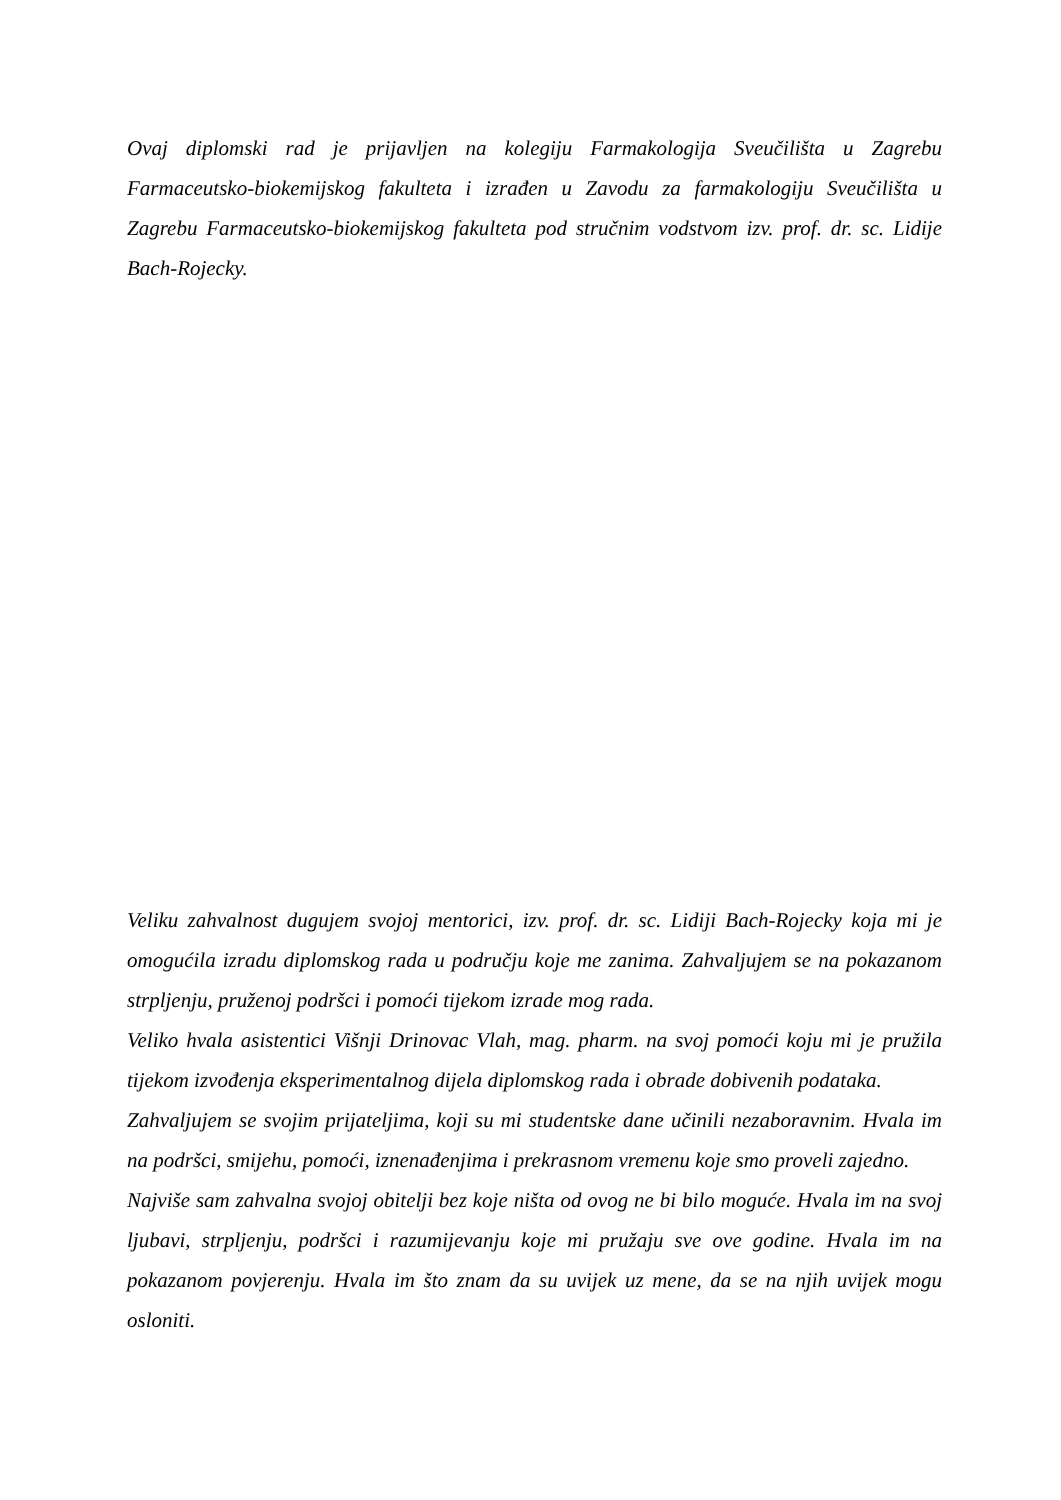Ovaj diplomski rad je prijavljen na kolegiju Farmakologija Sveučilišta u Zagrebu Farmaceutsko-biokemijskog fakulteta i izrađen u Zavodu za farmakologiju Sveučilišta u Zagrebu Farmaceutsko-biokemijskog fakulteta pod stručnim vodstvom izv. prof. dr. sc. Lidije Bach-Rojecky.
Veliku zahvalnost dugujem svojoj mentorici, izv. prof. dr. sc. Lidiji Bach-Rojecky koja mi je omogućila izradu diplomskog rada u području koje me zanima. Zahvaljujem se na pokazanom strpljenju, pruženoj podršci i pomoći tijekom izrade mog rada.
Veliko hvala asistentici Višnji Drinovac Vlah, mag. pharm. na svoj pomoći koju mi je pružila tijekom izvođenja eksperimentalnog dijela diplomskog rada i obrade dobivenih podataka.
Zahvaljujem se svojim prijateljima, koji su mi studentske dane učinili nezaboravnim. Hvala im na podršci, smijehu, pomoći, iznenađenjima i prekrasnom vremenu koje smo proveli zajedno.
Najviše sam zahvalna svojoj obitelji bez koje ništa od ovog ne bi bilo moguće. Hvala im na svoj ljubavi, strpljenju, podršci i razumijevanju koje mi pružaju sve ove godine. Hvala im na pokazanom povjerenju. Hvala im što znam da su uvijek uz mene, da se na njih uvijek mogu osloniti.